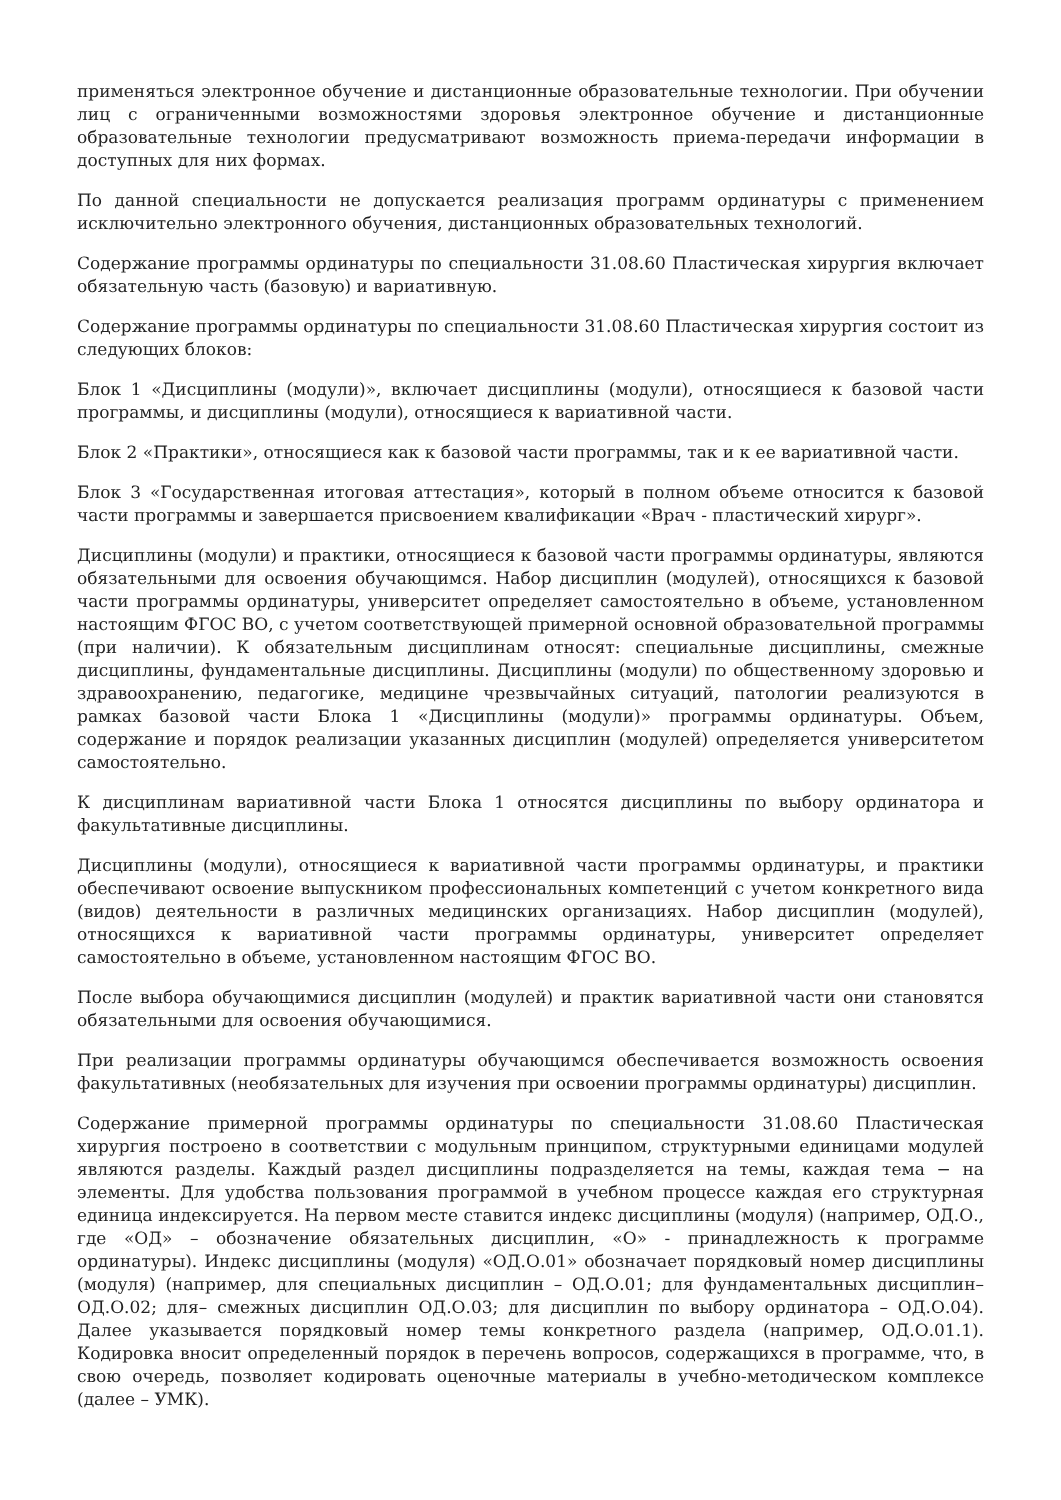применяться электронное обучение и дистанционные образовательные технологии. При обучении лиц с ограниченными возможностями здоровья электронное обучение и дистанционные образовательные технологии предусматривают возможность приема-передачи информации в доступных для них формах.
По данной специальности не допускается реализация программ ординатуры с применением исключительно электронного обучения, дистанционных образовательных технологий.
Содержание программы ординатуры по специальности 31.08.60 Пластическая хирургия включает обязательную часть (базовую) и вариативную.
Содержание программы ординатуры по специальности 31.08.60 Пластическая хирургия состоит из следующих блоков:
Блок 1 «Дисциплины (модули)», включает дисциплины (модули), относящиеся к базовой части программы, и дисциплины (модули), относящиеся к вариативной части.
Блок 2 «Практики», относящиеся как к базовой части программы, так и к ее вариативной части.
Блок 3 «Государственная итоговая аттестация», который в полном объеме относится к базовой части программы и завершается присвоением квалификации «Врач - пластический хирург».
Дисциплины (модули) и практики, относящиеся к базовой части программы ординатуры, являются обязательными для освоения обучающимся. Набор дисциплин (модулей), относящихся к базовой части программы ординатуры, университет определяет самостоятельно в объеме, установленном настоящим ФГОС ВО, с учетом соответствующей примерной основной образовательной программы (при наличии). К обязательным дисциплинам относят: специальные дисциплины, смежные дисциплины, фундаментальные дисциплины. Дисциплины (модули) по общественному здоровью и здравоохранению, педагогике, медицине чрезвычайных ситуаций, патологии реализуются в рамках базовой части Блока 1 «Дисциплины (модули)» программы ординатуры. Объем, содержание и порядок реализации указанных дисциплин (модулей) определяется университетом самостоятельно.
К дисциплинам вариативной части Блока 1 относятся дисциплины по выбору ординатора и факультативные дисциплины.
Дисциплины (модули), относящиеся к вариативной части программы ординатуры, и практики обеспечивают освоение выпускником профессиональных компетенций с учетом конкретного вида (видов) деятельности в различных медицинских организациях. Набор дисциплин (модулей), относящихся к вариативной части программы ординатуры, университет определяет самостоятельно в объеме, установленном настоящим ФГОС ВО.
После выбора обучающимися дисциплин (модулей) и практик вариативной части они становятся обязательными для освоения обучающимися.
При реализации программы ординатуры обучающимся обеспечивается возможность освоения факультативных (необязательных для изучения при освоении программы ординатуры) дисциплин.
Содержание примерной программы ординатуры по специальности 31.08.60 Пластическая хирургия построено в соответствии с модульным принципом, структурными единицами модулей являются разделы. Каждый раздел дисциплины подразделяется на темы, каждая тема − на элементы. Для удобства пользования программой в учебном процессе каждая его структурная единица индексируется. На первом месте ставится индекс дисциплины (модуля) (например, ОД.О., где «ОД» – обозначение обязательных дисциплин, «О» - принадлежность к программе ординатуры). Индекс дисциплины (модуля) «ОД.О.01» обозначает порядковый номер дисциплины (модуля) (например, для специальных дисциплин – ОД.О.01; для фундаментальных дисциплин– ОД.О.02; для– смежных дисциплин ОД.О.03; для дисциплин по выбору ординатора – ОД.О.04). Далее указывается порядковый номер темы конкретного раздела (например, ОД.О.01.1). Кодировка вносит определенный порядок в перечень вопросов, содержащихся в программе, что, в свою очередь, позволяет кодировать оценочные материалы в учебно-методическом комплексе (далее – УМК).